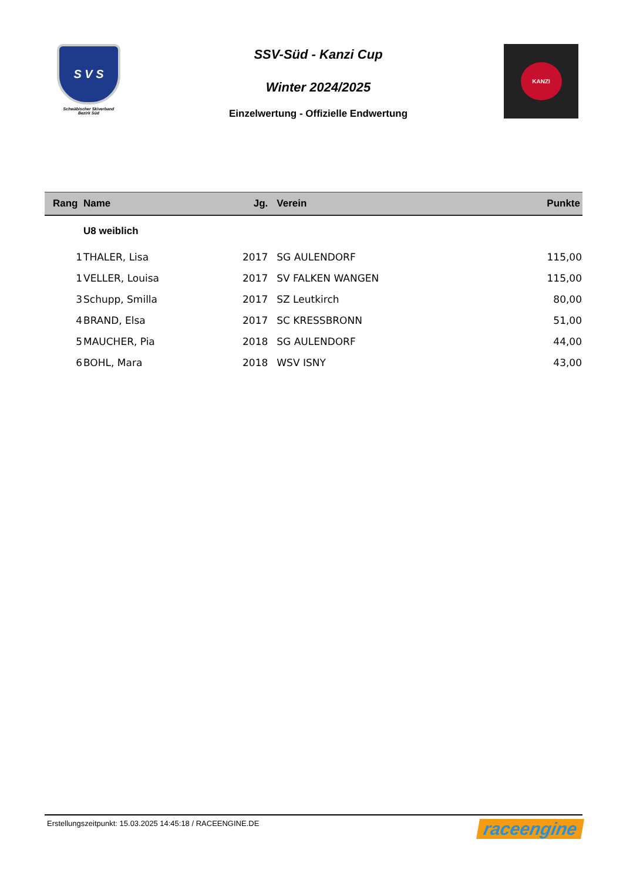S V S
Schwäbischer Skiverband
Bezirk Süd
SSV-Süd - Kanzi Cup
Winter 2024/2025
Einzelwertung - Offizielle Endwertung
KANZI
| Rang | Name | Jg. | Verein | Punkte |
| --- | --- | --- | --- | --- |
| | U8 weiblich | | | |
| 1 | THALER, Lisa | 2017 | SG AULENDORF | 115,00 |
| 1 | VELLER, Louisa | 2017 | SV FALKEN WANGEN | 115,00 |
| 3 | Schupp, Smilla | 2017 | SZ Leutkirch | 80,00 |
| 4 | BRAND, Elsa | 2017 | SC KRESSBRONN | 51,00 |
| 5 | MAUCHER, Pia | 2018 | SG AULENDORF | 44,00 |
| 6 | BOHL, Mara | 2018 | WSV ISNY | 43,00 |
Erstellungszeitpunkt: 15.03.2025 14:45:18 / RACEENGINE.DE raceengine